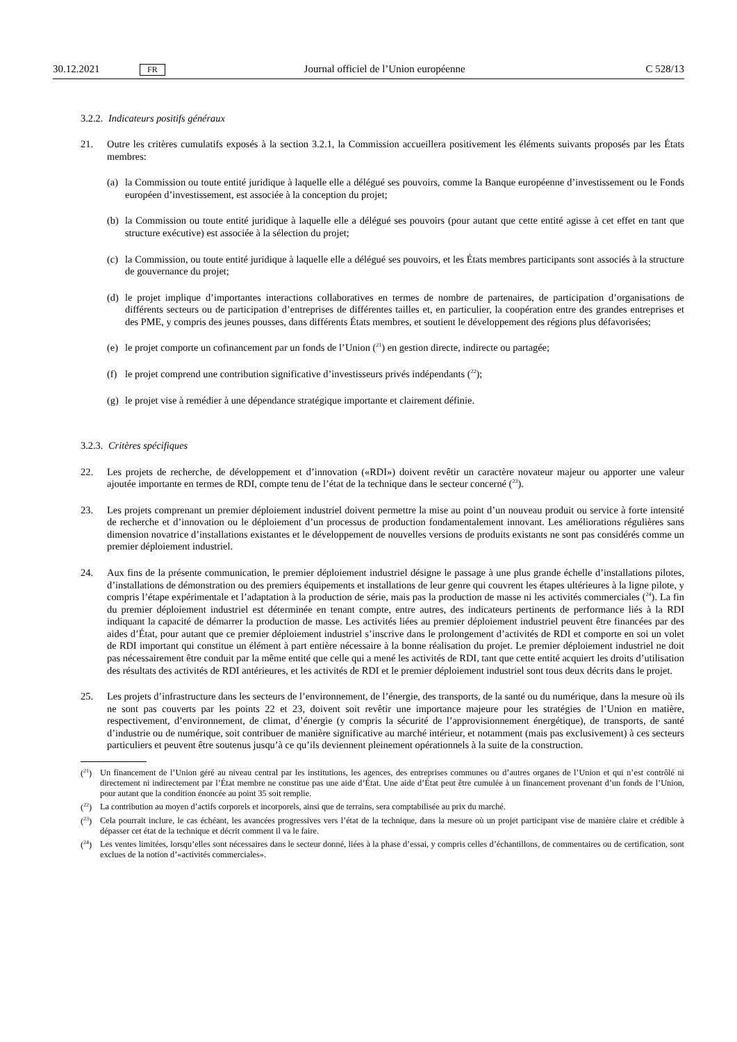30.12.2021 FR Journal officiel de l’Union européenne C 528/13
3.2.2. Indicateurs positifs généraux
21. Outre les critères cumulatifs exposés à la section 3.2.1, la Commission accueillera positivement les éléments suivants proposés par les États membres:
(a) la Commission ou toute entité juridique à laquelle elle a délégué ses pouvoirs, comme la Banque européenne d’investissement ou le Fonds européen d’investissement, est associée à la conception du projet;
(b) la Commission ou toute entité juridique à laquelle elle a délégué ses pouvoirs (pour autant que cette entité agisse à cet effet en tant que structure exécutive) est associée à la sélection du projet;
(c) la Commission, ou toute entité juridique à laquelle elle a délégué ses pouvoirs, et les États membres participants sont associés à la structure de gouvernance du projet;
(d) le projet implique d’importantes interactions collaboratives en termes de nombre de partenaires, de participation d’organisations de différents secteurs ou de participation d’entreprises de différentes tailles et, en particulier, la coopération entre des grandes entreprises et des PME, y compris des jeunes pousses, dans différents États membres, et soutient le développement des régions plus défavorisées;
(e) le projet comporte un cofinancement par un fonds de l’Union (<sup>21</sup>) en gestion directe, indirecte ou partagée;
(f) le projet comprend une contribution significative d’investisseurs privés indépendants (<sup>22</sup>);
(g) le projet vise à remédier à une dépendance stratégique importante et clairement définie.
3.2.3. Critères spécifiques
22. Les projets de recherche, de développement et d’innovation («RDI») doivent revêtir un caractère novateur majeur ou apporter une valeur ajoutée importante en termes de RDI, compte tenu de l’état de la technique dans le secteur concerné (<sup>23</sup>).
23. Les projets comprenant un premier déploiement industriel doivent permettre la mise au point d’un nouveau produit ou service à forte intensité de recherche et d’innovation ou le déploiement d’un processus de production fondamentalement innovant. Les améliorations régulières sans dimension novatrice d’installations existantes et le développement de nouvelles versions de produits existants ne sont pas considérés comme un premier déploiement industriel.
24. Aux fins de la présente communication, le premier déploiement industriel désigne le passage à une plus grande échelle d’installations pilotes, d’installations de démonstration ou des premiers équipements et installations de leur genre qui couvrent les étapes ultérieures à la ligne pilote, y compris l’étape expérimentale et l’adaptation à la production de série, mais pas la production de masse ni les activités commerciales (<sup>24</sup>). La fin du premier déploiement industriel est déterminée en tenant compte, entre autres, des indicateurs pertinents de performance liés à la RDI indiquant la capacité de démarrer la production de masse. Les activités liées au premier déploiement industriel peuvent être financées par des aides d’État, pour autant que ce premier déploiement industriel s’inscrive dans le prolongement d’activités de RDI et comporte en soi un volet de RDI important qui constitue un élément à part entière nécessaire à la bonne réalisation du projet. Le premier déploiement industriel ne doit pas nécessairement être conduit par la même entité que celle qui a mené les activités de RDI, tant que cette entité acquiert les droits d’utilisation des résultats des activités de RDI antérieures, et les activités de RDI et le premier déploiement industriel sont tous deux décrits dans le projet.
25. Les projets d’infrastructure dans les secteurs de l’environnement, de l’énergie, des transports, de la santé ou du numérique, dans la mesure où ils ne sont pas couverts par les points 22 et 23, doivent soit revêtir une importance majeure pour les stratégies de l’Union en matière, respectivement, d’environnement, de climat, d’énergie (y compris la sécurité de l’approvisionnement énergétique), de transports, de santé d’industrie ou de numérique, soit contribuer de manière significative au marché intérieur, et notamment (mais pas exclusivement) à ces secteurs particuliers et peuvent être soutenus jusqu’à ce qu’ils deviennent pleinement opérationnels à la suite de la construction.
(<sup>21</sup>)
Un financement de l’Union géré au niveau central par les institutions, les agences, des entreprises communes ou d’autres organes de l’Union et qui n’est contrôlé ni directement ni indirectement par l’État membre ne constitue pas une aide d’État. Une aide d’État peut être cumulée à un financement provenant d’un fonds de l’Union, pour autant que la condition énoncée au point 35 soit remplie.
(<sup>22</sup>)
La contribution au moyen d’actifs corporels et incorporels, ainsi que de terrains, sera comptabilisée au prix du marché.
(<sup>23</sup>)
Cela pourrait inclure, le cas échéant, les avancées progressives vers l’état de la technique, dans la mesure où un projet participant vise de manière claire et crédible à dépasser cet état de la technique et décrit comment il va le faire.
(<sup>24</sup>)
Les ventes limitées, lorsqu’elles sont nécessaires dans le secteur donné, liées à la phase d’essai, y compris celles d’échantillons, de commentaires ou de certification, sont exclues de la notion d’«activités commerciales».